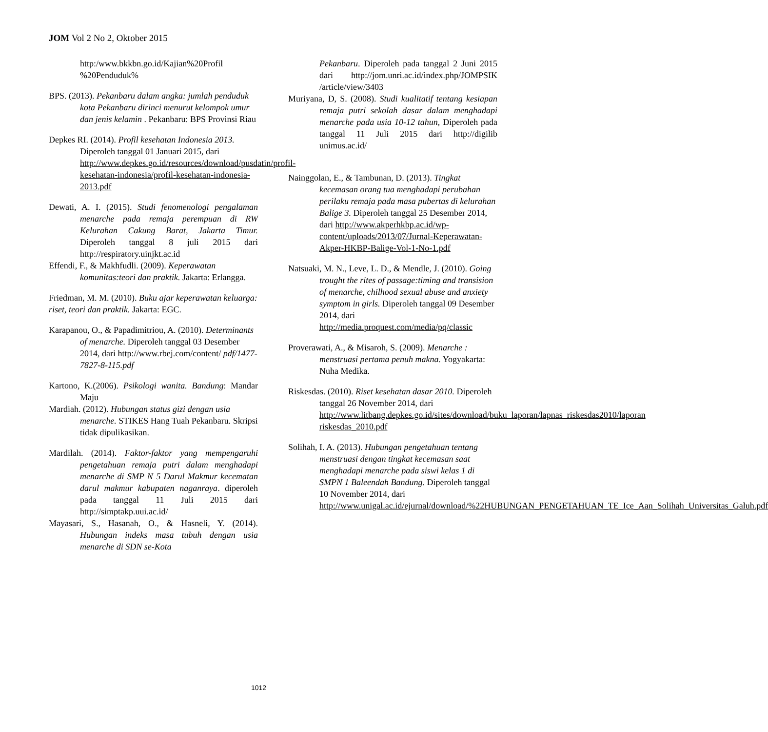JOM Vol 2 No 2, Oktober 2015
http:/www.bkkbn.go.id/Kajian%20Profil %20Penduduk%
BPS. (2013). Pekanbaru dalam angka: jumlah penduduk kota Pekanbaru dirinci menurut kelompok umur dan jenis kelamin . Pekanbaru: BPS Provinsi Riau
Depkes RI. (2014). Profil kesehatan Indonesia 2013. Diperoleh tanggal 01 Januari 2015, dari http://www.depkes.go.id/resources/download/pusdatin/profil-kesehatan-indonesia/profil-kesehatan-indonesia-2013.pdf
Dewati, A. I. (2015). Studi fenomenologi pengalaman menarche pada remaja perempuan di RW Kelurahan Cakung Barat, Jakarta Timur. Diperoleh tanggal 8 juli 2015 dari http://respiratory.uinjkt.ac.id
Effendi, F., & Makhfudli. (2009). Keperawatan komunitas:teori dan praktik. Jakarta: Erlangga.
Friedman, M. M. (2010). Buku ajar keperawatan keluarga: riset, teori dan praktik. Jakarta: EGC.
Karapanou, O., & Papadimitriou, A. (2010). Determinants of menarche. Diperoleh tanggal 03 Desember 2014, dari http://www.rbej.com/content/ pdf/1477-7827-8-115.pdf
Kartono, K.(2006). Psikologi wanita. Bandung: Mandar Maju
Mardiah. (2012). Hubungan status gizi dengan usia menarche. STIKES Hang Tuah Pekanbaru. Skripsi tidak dipulikasikan.
Mardilah. (2014). Faktor-faktor yang mempengaruhi pengetahuan remaja putri dalam menghadapi menarche di SMP N 5 Darul Makmur kecematan darul makmur kabupaten naganraya. diperoleh pada tanggal 11 Juli 2015 dari http://simptakp.uui.ac.id/
Mayasari, S., Hasanah, O., & Hasneli, Y. (2014). Hubungan indeks masa tubuh dengan usia menarche di SDN se-Kota
Pekanbaru. Diperoleh pada tanggal 2 Juni 2015 dari http://jom.unri.ac.id/index.php/JOMPSIK /article/view/3403
Muriyana, D, S. (2008). Studi kualitatif tentang kesiapan remaja putri sekolah dasar dalam menghadapi menarche pada usia 10-12 tahun, Diperoleh pada tanggal 11 Juli 2015 dari http://digilib unimus.ac.id/
Nainggolan, E., & Tambunan, D. (2013). Tingkat kecemasan orang tua menghadapi perubahan perilaku remaja pada masa pubertas di kelurahan Balige 3. Diperoleh tanggal 25 Desember 2014, dari http://www.akperhkbp.ac.id/wp-content/uploads/2013/07/Jurnal-Keperawatan-Akper-HKBP-Balige-Vol-1-No-1.pdf
Natsuaki, M. N., Leve, L. D., & Mendle, J. (2010). Going trought the rites of passage:timing and transision of menarche, chilhood sexual abuse and anxiety symptom in girls. Diperoleh tanggal 09 Desember 2014, dari http://media.proquest.com/media/pq/classic
Proverawati, A., & Misaroh, S. (2009). Menarche : menstruasi pertama penuh makna. Yogyakarta: Nuha Medika.
Riskesdas. (2010). Riset kesehatan dasar 2010. Diperoleh tanggal 26 November 2014, dari http://www.litbang.depkes.go.id/sites/download/buku_laporan/lapnas_riskesdas2010/laporan riskesdas_2010.pdf
Solihah, I. A. (2013). Hubungan pengetahuan tentang menstruasi dengan tingkat kecemasan saat menghadapi menarche pada siswi kelas 1 di SMPN 1 Baleendah Bandung. Diperoleh tanggal 10 November 2014, dari http://www.unigal.ac.id/ejurnal/download/%22HUBUNGAN_PENGETAHUAN_TE_Ice_Aan_Solihah_Universitas_Galuh.pdf
1012